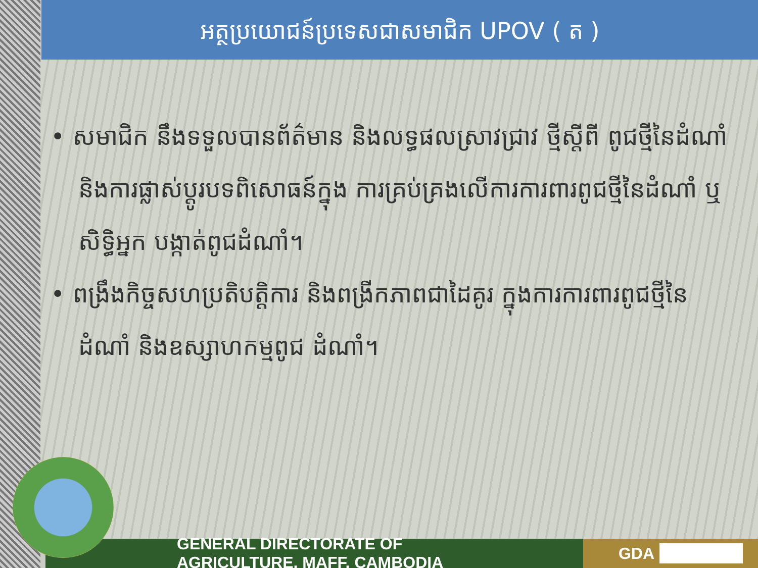អត្ថប្រយោជន៍ប្រទេសជាសមាជិក UPOV ( ត )
• សមាជិក នឹងទទួលបានព័ត៌មាន និងលទ្ធផលស្រាវជ្រាវ ថ្មីស្ដីពី ពូជថ្មីនៃដំណាំ និងការផ្លាស់ប្ដូរបទពិសោធន៍ក្នុង ការគ្រប់គ្រងលើការការពារពូជថ្មីនៃដំណាំ ឬសិទ្ធិអ្នក បង្កាត់ពូជដំណាំ។
• ពង្រឹងកិច្ចសហប្រតិបត្តិការ និងពង្រីកភាពជាដៃគូរ ក្នុងការការពារពូជថ្មីនៃដំណាំ និងឧស្សាហកម្មពូជ ដំណាំ។
GENERAL DIRECTORATE OF AGRICULTURE, MAFF, CAMBODIA GDA